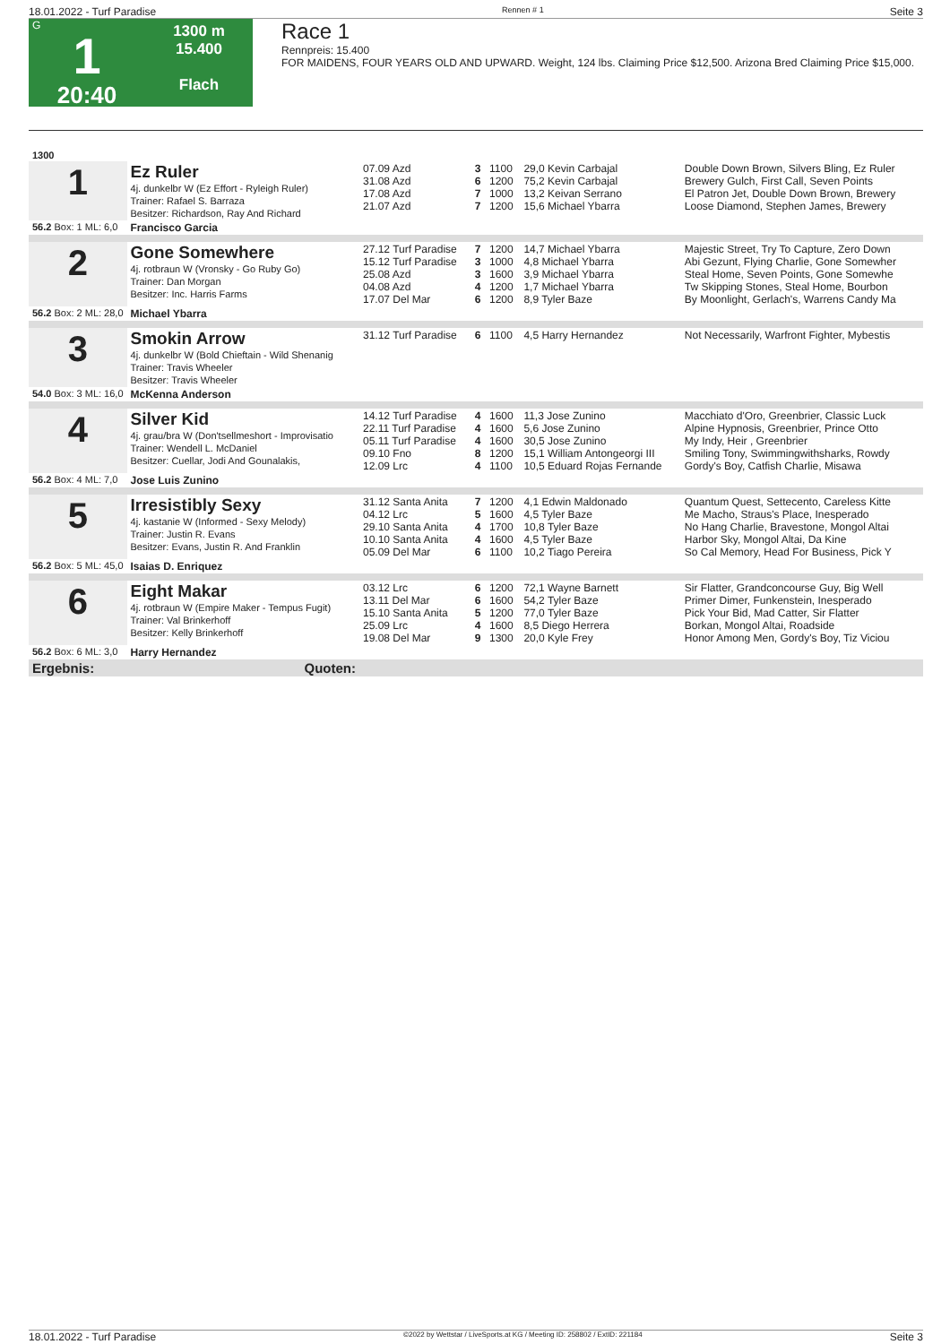18.01.2022 - Turf Paradise Rennen # 1 Seite 3
G
1
20:40
1300 m
15.400
Flach
Race 1
Rennpreis: 15.400
FOR MAIDENS, FOUR YEARS OLD AND UPWARD. Weight, 124 lbs. Claiming Price $12,500. Arizona Bred Claiming Price $15,000.
| 1300 | | | | | | |
| 1 | Ez Ruler 4j. dunkelbr W (Ez Effort - Ryleigh Ruler) Trainer: Rafael S. Barraza Besitzer: Richardson, Ray And Richard | 07.09 Azd 31.08 Azd 17.08 Azd 21.07 Azd | 3 6 7 7 | 1100 1200 1000 1200 | 29,0 Kevin Carbajal 75,2 Kevin Carbajal 13,2 Keivan Serrano 15,6 Michael Ybarra | Double Down Brown, Silvers Bling, Ez Ruler Brewery Gulch, First Call, Seven Points El Patron Jet, Double Down Brown, Brewery Loose Diamond, Stephen James, Brewery |
| 56.2 Box: 1 ML: 6,0 | Francisco Garcia | | | | | |
| 2 | Gone Somewhere 4j. rotbraun W (Vronsky - Go Ruby Go) Trainer: Dan Morgan Besitzer: Inc. Harris Farms | 27.12 Turf Paradise 15.12 Turf Paradise 25.08 Azd 04.08 Azd 17.07 Del Mar | 7 3 3 4 6 | 1200 1000 1600 1200 1200 | 14,7 Michael Ybarra 4,8 Michael Ybarra 3,9 Michael Ybarra 1,7 Michael Ybarra 8,9 Tyler Baze | Majestic Street, Try To Capture, Zero Down Abi Gezunt, Flying Charlie, Gone Somewher Steal Home, Seven Points, Gone Somewhe Tw Skipping Stones, Steal Home, Bourbon By Moonlight, Gerlach's, Warrens Candy Ma |
| 56.2 Box: 2 ML: 28,0 | Michael Ybarra | | | | | |
| 3 | Smokin Arrow 4j. dunkelbr W (Bold Chieftain - Wild Shenanig Trainer: Travis Wheeler Besitzer: Travis Wheeler | 31.12 Turf Paradise | 6 | 1100 | 4,5 Harry Hernandez | Not Necessarily, Warfront Fighter, Mybestis |
| 54.0 Box: 3 ML: 16,0 | McKenna Anderson | | | | | |
| 4 | Silver Kid 4j. grau/bra W (Don'tsellmeshort - Improvisatio Trainer: Wendell L. McDaniel Besitzer: Cuellar, Jodi And Gounalakis, | 14.12 Turf Paradise 22.11 Turf Paradise 05.11 Turf Paradise 09.10 Fno 12.09 Lrc | 4 4 4 8 4 | 1600 1600 1600 1200 1100 | 11,3 Jose Zunino 5,6 Jose Zunino 30,5 Jose Zunino 15,1 William Antongeorgi III 10,5 Eduard Rojas Fernande | Macchiato d'Oro, Greenbrier, Classic Luck Alpine Hypnosis, Greenbrier, Prince Otto My Indy, Heir , Greenbrier Smiling Tony, Swimmingwithsharks, Rowdy Gordy's Boy, Catfish Charlie, Misawa |
| 56.2 Box: 4 ML: 7,0 | Jose Luis Zunino | | | | | |
| 5 | Irresistibly Sexy 4j. kastanie W (Informed - Sexy Melody) Trainer: Justin R. Evans Besitzer: Evans, Justin R. And Franklin | 31.12 Santa Anita 04.12 Lrc 29.10 Santa Anita 10.10 Santa Anita 05.09 Del Mar | 7 5 4 4 6 | 1200 1600 1700 1600 1100 | 4,1 Edwin Maldonado 4,5 Tyler Baze 10,8 Tyler Baze 4,5 Tyler Baze 10,2 Tiago Pereira | Quantum Quest, Settecento, Careless Kitte Me Macho, Straus's Place, Inesperado No Hang Charlie, Bravestone, Mongol Altai Harbor Sky, Mongol Altai, Da Kine So Cal Memory, Head For Business, Pick Y |
| 56.2 Box: 5 ML: 45,0 | Isaias D. Enriquez | | | | | |
| 6 | Eight Makar 4j. rotbraun W (Empire Maker - Tempus Fugit) Trainer: Val Brinkerhoff Besitzer: Kelly Brinkerhoff | 03.12 Lrc 13.11 Del Mar 15.10 Santa Anita 25.09 Lrc 19.08 Del Mar | 6 6 5 4 9 | 1200 1600 1200 1600 1300 | 72,1 Wayne Barnett 54,2 Tyler Baze 77,0 Tyler Baze 8,5 Diego Herrera 20,0 Kyle Frey | Sir Flatter, Grandconcourse Guy, Big Well Primer Dimer, Funkenstein, Inesperado Pick Your Bid, Mad Catter, Sir Flatter Borkan, Mongol Altai, Roadside Honor Among Men, Gordy's Boy, Tiz Viciou |
| 56.2 Box: 6 ML: 3,0 | Harry Hernandez | | | | | |
| Ergebnis: | Quoten: | | | | | |
18.01.2022 - Turf Paradise ©2022 by Wettstar / LiveSports.at KG / Meeting ID: 258802 / ExtID: 221184 Seite 3